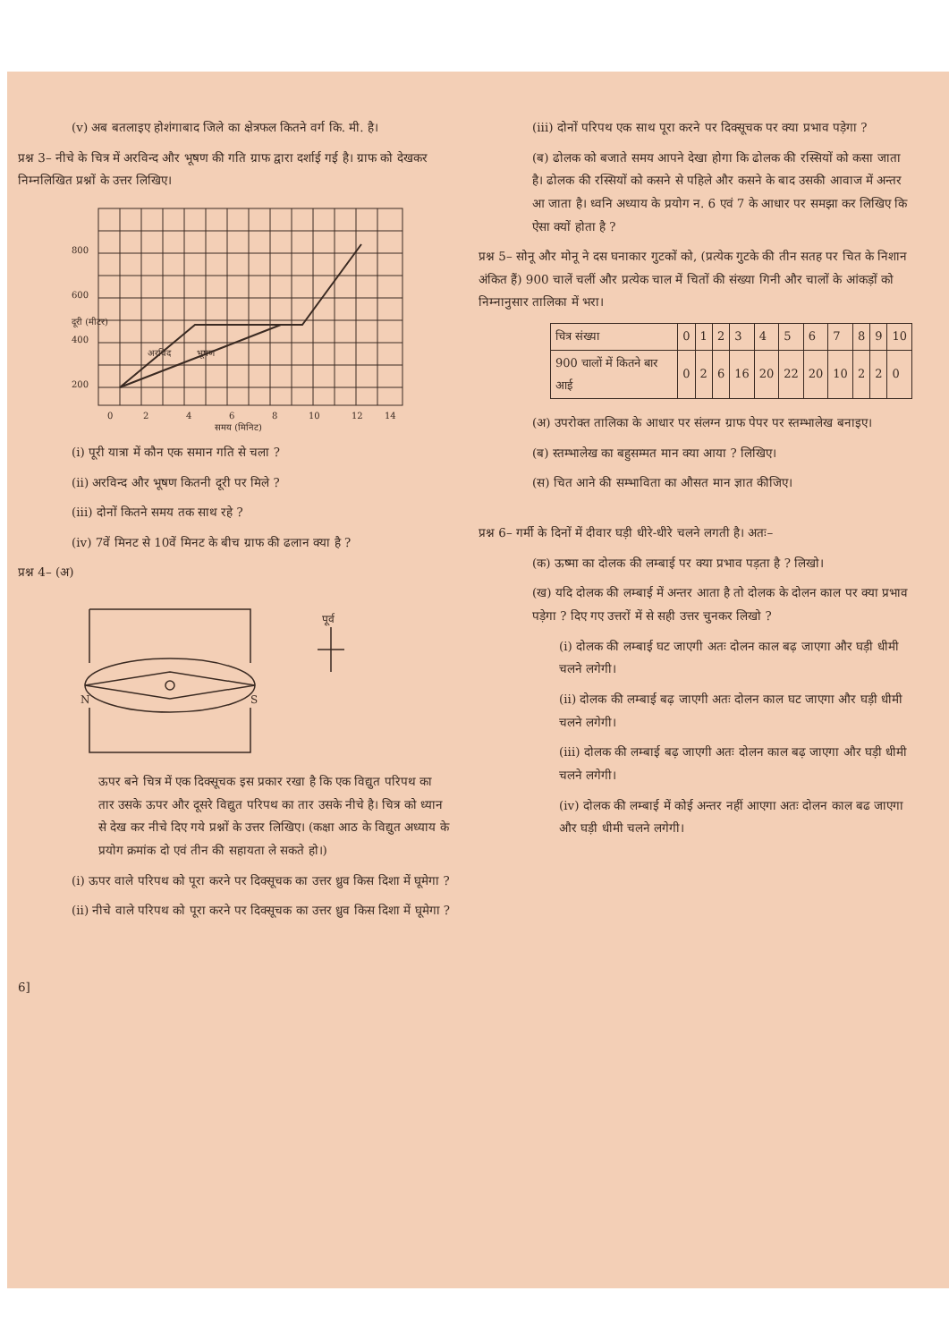(v) अब बतलाइए होशंगाबाद जिले का क्षेत्रफल कितने वर्ग कि. मी. है।
प्रश्न 3– नीचे के चित्र में अरविन्द और भूषण की गति ग्राफ द्वारा दर्शाई गई है। ग्राफ को देखकर निम्नलिखित प्रश्नों के उत्तर लिखिए।
800
600
400
200
0
2
4
6
8
10
12
14
समय (मिनिट)
अरविंद
भूषण
दूरी (मीटर)
(i) पूरी यात्रा में कौन एक समान गति से चला ?
(ii) अरविन्द और भूषण कितनी दूरी पर मिले ?
(iii) दोनों कितने समय तक साथ रहे ?
(iv) 7वें मिनट से 10वें मिनट के बीच ग्राफ की ढलान क्या है ?
प्रश्न 4– (अ)
N
S
पूर्व
ऊपर बने चित्र में एक दिक्सूचक इस प्रकार रखा है कि एक विद्युत परिपथ का तार उसके ऊपर और दूसरे विद्युत परिपथ का तार उसके नीचे है। चित्र को ध्यान से देख कर नीचे दिए गये प्रश्नों के उत्तर लिखिए। (कक्षा आठ के विद्युत अध्याय के प्रयोग क्रमांक दो एवं तीन की सहायता ले सकते हो।)
(i) ऊपर वाले परिपथ को पूरा करने पर दिक्सूचक का उत्तर ध्रुव किस दिशा में घूमेगा ?
(ii) नीचे वाले परिपथ को पूरा करने पर दिक्सूचक का उत्तर ध्रुव किस दिशा में घूमेगा ?
6]
(iii) दोनों परिपथ एक साथ पूरा करने पर दिक्सूचक पर क्या प्रभाव पड़ेगा ?
(ब) ढोलक को बजाते समय आपने देखा होगा कि ढोलक की रस्सियों को कसा जाता है। ढोलक की रस्सियों को कसने से पहिले और कसने के बाद उसकी आवाज में अन्तर आ जाता है। ध्वनि अध्याय के प्रयोग न. 6 एवं 7 के आधार पर समझा कर लिखिए कि ऐसा क्यों होता है ?
प्रश्न 5– सोनू और मोनू ने दस घनाकार गुटकों को, (प्रत्येक गुटके की तीन सतह पर चित के निशान अंकित हैं) 900 चालें चलीं और प्रत्येक चाल में चितों की संख्या गिनी और चालों के आंकड़ों को निम्नानुसार तालिका में भरा।
| चित्र संख्या | 0 | 1 | 2 | 3 | 4 | 5 | 6 | 7 | 8 | 9 | 10 |
| 900 चालों में कितने बार आई | 0 | 2 | 6 | 16 | 20 | 22 | 20 | 10 | 2 | 2 | 0 |
(अ) उपरोक्त तालिका के आधार पर संलग्न ग्राफ पेपर पर स्तम्भालेख बनाइए।
(ब) स्तम्भालेख का बहुसम्मत मान क्या आया ? लिखिए।
(स) चित आने की सम्भाविता का औसत मान ज्ञात कीजिए।
प्रश्न 6– गर्मी के दिनों में दीवार घड़ी धीरे-धीरे चलने लगती है। अतः–
(क) ऊष्मा का दोलक की लम्बाई पर क्या प्रभाव पड़ता है ? लिखो।
(ख) यदि दोलक की लम्बाई में अन्तर आता है तो दोलक के दोलन काल पर क्या प्रभाव पड़ेगा ? दिए गए उत्तरों में से सही उत्तर चुनकर लिखो ?
(i) दोलक की लम्बाई घट जाएगी अतः दोलन काल बढ़ जाएगा और घड़ी धीमी चलने लगेगी।
(ii) दोलक की लम्बाई बढ़ जाएगी अतः दोलन काल घट जाएगा और घड़ी धीमी चलने लगेगी।
(iii) दोलक की लम्बाई बढ़ जाएगी अतः दोलन काल बढ़ जाएगा और घड़ी धीमी चलने लगेगी।
(iv) दोलक की लम्बाई में कोई अन्तर नहीं आएगा अतः दोलन काल बढ जाएगा और घड़ी धीमी चलने लगेगी।